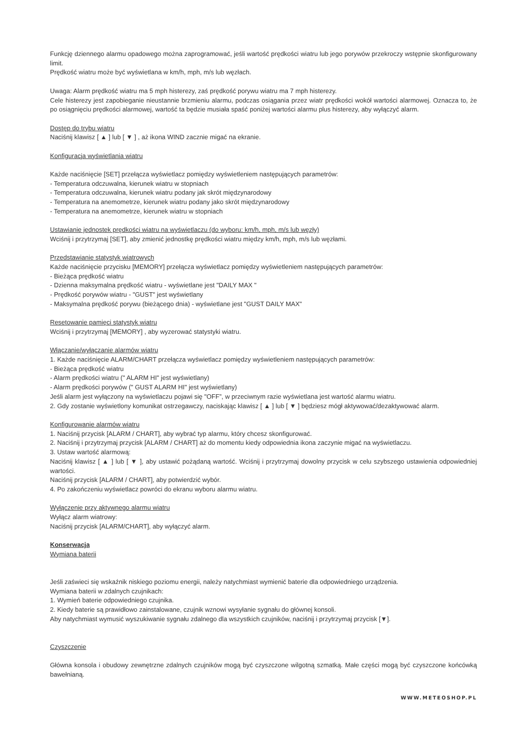Funkcję dziennego alarmu opadowego można zaprogramować, jeśli wartość prędkości wiatru lub jego porywów przekroczy wstępnie skonfigurowany limit.
Prędkość wiatru może być wyświetlana w km/h, mph, m/s lub węzłach.
Uwaga: Alarm prędkość wiatru ma 5 mph histerezy, zaś prędkość porywu wiatru ma 7 mph histerezy.
Cele histerezy jest zapobieganie nieustannie brzmieniu alarmu, podczas osiągania przez wiatr prędkości wokół wartości alarmowej. Oznacza to, że po osiągnięciu prędkości alarmowej, wartość ta będzie musiała spaść poniżej wartości alarmu plus histerezy, aby wyłączyć alarm.
Dostęp do trybu wiatru
Naciśnij klawisz [ ▲ ] lub [ ▼ ] , aż ikona WIND zacznie migać na ekranie.
Konfiguracja wyświetlania wiatru
Każde naciśnięcie [SET] przełącza wyświetlacz pomiędzy wyświetleniem następujących parametrów:
- Temperatura odczuwalna, kierunek wiatru w stopniach
- Temperatura odczuwalna, kierunek wiatru podany jak skrót międzynarodowy
- Temperatura na anemometrze, kierunek wiatru podany jako skrót międzynarodowy
- Temperatura na anemometrze, kierunek wiatru w stopniach
Ustawianie jednostek prędkości wiatru na wyświetlaczu (do wyboru: km/h, mph, m/s lub węzły)
Wciśnij i przytrzymaj [SET], aby zmienić jednostkę prędkości wiatru między km/h, mph, m/s lub węzłami.
Przedstawianie statystyk wiatrowych
Każde naciśnięcie przycisku [MEMORY] przełącza wyświetlacz pomiędzy wyświetleniem następujących parametrów:
- Bieżąca prędkość wiatru
- Dzienna maksymalna prędkość wiatru - wyświetlane jest "DAILY MAX "
- Prędkość porywów wiatru - "GUST" jest wyświetlany
- Maksymalna prędkość porywu (bieżącego dnia) - wyświetlane jest "GUST DAILY MAX"
Resetowanie pamięci statystyk wiatru
Wciśnij i przytrzymaj [MEMORY] , aby wyzerować statystyki wiatru.
Włączanie/wyłączanie alarmów wiatru
1. Każde naciśnięcie ALARM/CHART przełącza wyświetlacz pomiędzy wyświetleniem następujących parametrów:
- Bieżąca prędkość wiatru
- Alarm prędkości wiatru (" ALARM HI" jest wyświetlany)
- Alarm prędkości porywów (" GUST ALARM HI" jest wyświetlany)
Jeśli alarm jest wyłączony na wyświetlaczu pojawi się "OFF”, w przeciwnym razie wyświetlana jest wartość alarmu wiatru.
2. Gdy zostanie wyświetlony komunikat ostrzegawczy, naciskając klawisz [ ▲ ] lub [ ▼ ] będziesz mógł aktywować/dezaktywować alarm.
Konfigurowanie alarmów wiatru
1. Naciśnij przycisk [ALARM / CHART], aby wybrać typ alarmu, który chcesz skonfigurować.
2. Naciśnij i przytrzymaj przycisk [ALARM / CHART] aż do momentu kiedy odpowiednia ikona zaczynie migać na wyświetlaczu.
3. Ustaw wartość alarmową:
Naciśnij klawisz [ ▲ ] lub [ ▼ ], aby ustawić pożądaną wartość. Wciśnij i przytrzymaj dowolny przycisk w celu szybszego ustawienia odpowiedniej wartości.
Naciśnij przycisk [ALARM / CHART], aby potwierdzić wybór.
4. Po zakończeniu wyświetlacz powróci do ekranu wyboru alarmu wiatru.
Wyłączenie przy aktywnego alarmu wiatru
Wyłącz alarm wiatrowy:
Naciśnij przycisk [ALARM/CHART], aby wyłączyć alarm.
Konserwacja
Wymiana baterii
Jeśli zaświeci się wskaźnik niskiego poziomu energii, należy natychmiast wymienić baterie dla odpowiedniego urządzenia.
Wymiana baterii w zdalnych czujnikach:
1. Wymień baterie odpowiedniego czujnika.
2. Kiedy baterie są prawidłowo zainstalowane, czujnik wznowi wysyłanie sygnału do głównej konsoli.
Aby natychmiast wymusić wyszukiwanie sygnału zdalnego dla wszystkich czujników, naciśnij i przytrzymaj przycisk [▼].
Czyszczenie
Główna konsola i obudowy zewnętrzne zdalnych czujników mogą być czyszczone wilgotną szmatką. Małe części mogą być czyszczone końcówką bawełnianą.
WWW.METEOSHOP.PL